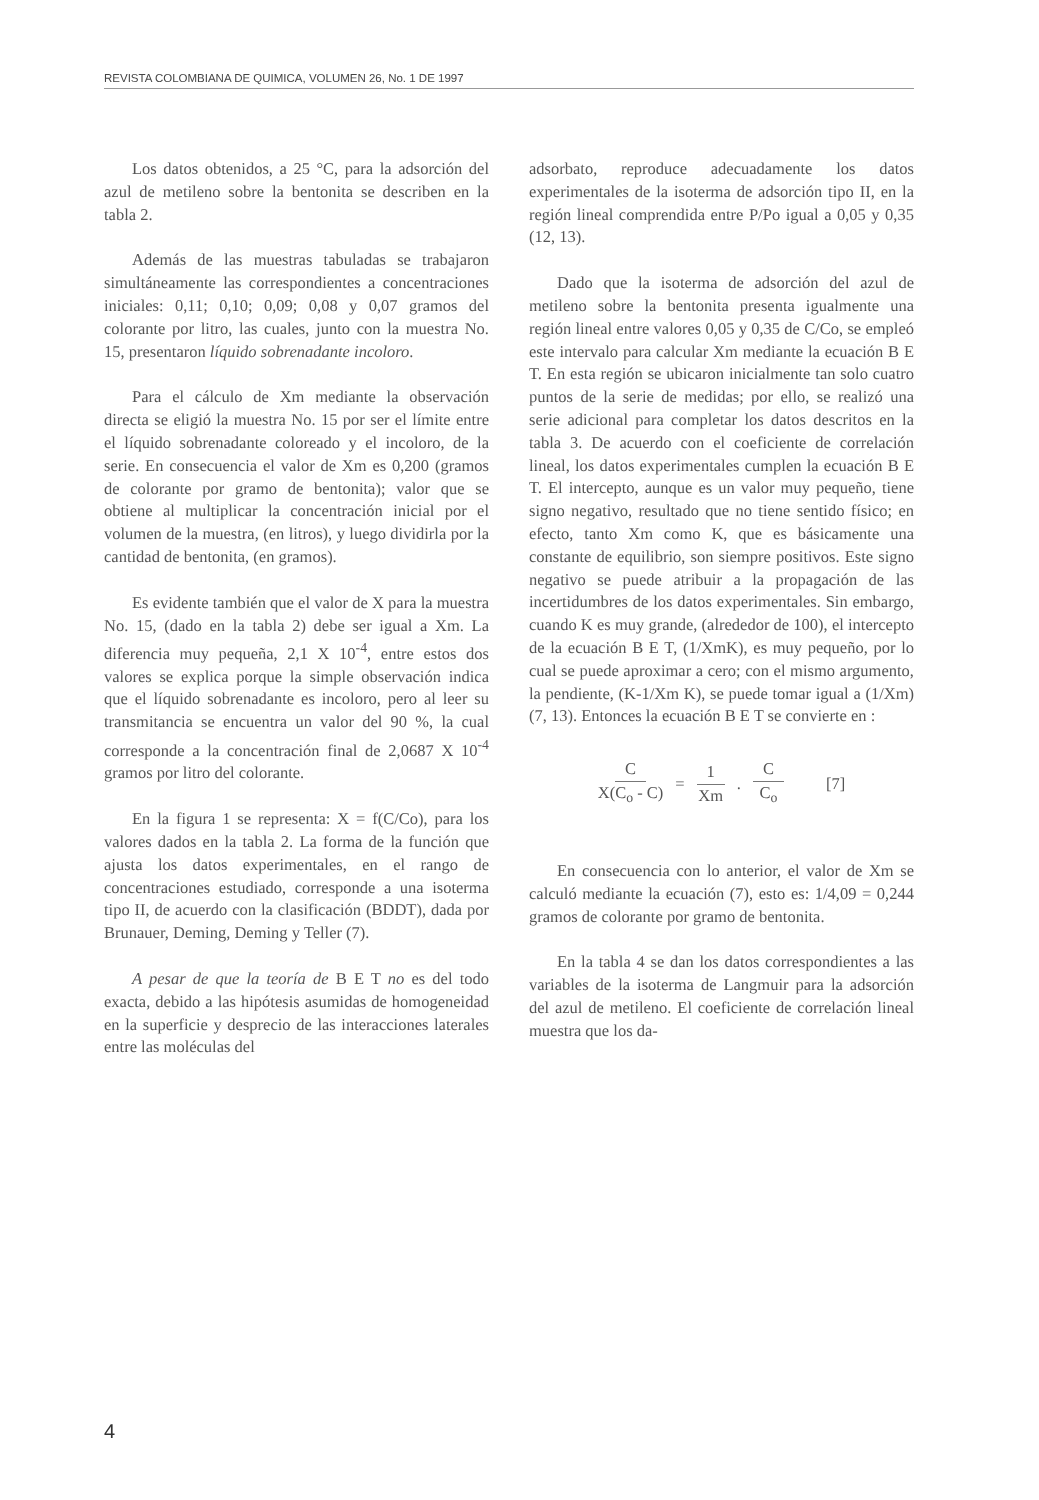REVISTA COLOMBIANA DE QUIMICA, VOLUMEN 26, No. 1 DE 1997
Los datos obtenidos, a 25 °C, para la adsorción del azul de metileno sobre la bentonita se describen en la tabla 2.
Además de las muestras tabuladas se trabajaron simultáneamente las correspondientes a concentraciones iniciales: 0,11; 0,10; 0,09; 0,08 y 0,07 gramos del colorante por litro, las cuales, junto con la muestra No. 15, presentaron líquido sobrenadante incoloro.
Para el cálculo de Xm mediante la observación directa se eligió la muestra No. 15 por ser el límite entre el líquido sobrenadante coloreado y el incoloro, de la serie. En consecuencia el valor de Xm es 0,200 (gramos de colorante por gramo de bentonita); valor que se obtiene al multiplicar la concentración inicial por el volumen de la muestra, (en litros), y luego dividirla por la cantidad de bentonita, (en gramos).
Es evidente también que el valor de X para la muestra No. 15, (dado en la tabla 2) debe ser igual a Xm. La diferencia muy pequeña, 2,1 X 10<sup>-4</sup>, entre estos dos valores se explica porque la simple observación indica que el líquido sobrenadante es incoloro, pero al leer su transmitancia se encuentra un valor del 90 %, la cual corresponde a la concentración final de 2,0687 X 10<sup>-4</sup> gramos por litro del colorante.
En la figura 1 se representa: X = f(C/Co), para los valores dados en la tabla 2. La forma de la función que ajusta los datos experimentales, en el rango de concentraciones estudiado, corresponde a una isoterma tipo II, de acuerdo con la clasificación (BDDT), dada por Brunauer, Deming, Deming y Teller (7).
A pesar de que la teoría de B E T no es del todo exacta, debido a las hipótesis asumidas de homogeneidad en la superficie y desprecio de las interacciones laterales entre las moléculas del
adsorbato, reproduce adecuadamente los datos experimentales de la isoterma de adsorción tipo II, en la región lineal comprendida entre P/Po igual a 0,05 y 0,35 (12, 13).
Dado que la isoterma de adsorción del azul de metileno sobre la bentonita presenta igualmente una región lineal entre valores 0,05 y 0,35 de C/Co, se empleó este intervalo para calcular Xm mediante la ecuación B E T. En esta región se ubicaron inicialmente tan solo cuatro puntos de la serie de medidas; por ello, se realizó una serie adicional para completar los datos descritos en la tabla 3. De acuerdo con el coeficiente de correlación lineal, los datos experimentales cumplen la ecuación B E T. El intercepto, aunque es un valor muy pequeño, tiene signo negativo, resultado que no tiene sentido físico; en efecto, tanto Xm como K, que es básicamente una constante de equilibrio, son siempre positivos. Este signo negativo se puede atribuir a la propagación de las incertidumbres de los datos experimentales. Sin embargo, cuando K es muy grande, (alrededor de 100), el intercepto de la ecuación B E T, (1/XmK), es muy pequeño, por lo cual se puede aproximar a cero; con el mismo argumento, la pendiente, (K-1/Xm K), se puede tomar igual a (1/Xm) (7, 13). Entonces la ecuación B E T se convierte en :
C X(C<sub>o</sub> - C) = 1 Xm . C C<sub>o</sub> [7]
En consecuencia con lo anterior, el valor de Xm se calculó mediante la ecuación (7), esto es: 1/4,09 = 0,244 gramos de colorante por gramo de bentonita.
En la tabla 4 se dan los datos correspondientes a las variables de la isoterma de Langmuir para la adsorción del azul de metileno. El coeficiente de correlación lineal muestra que los da-
4